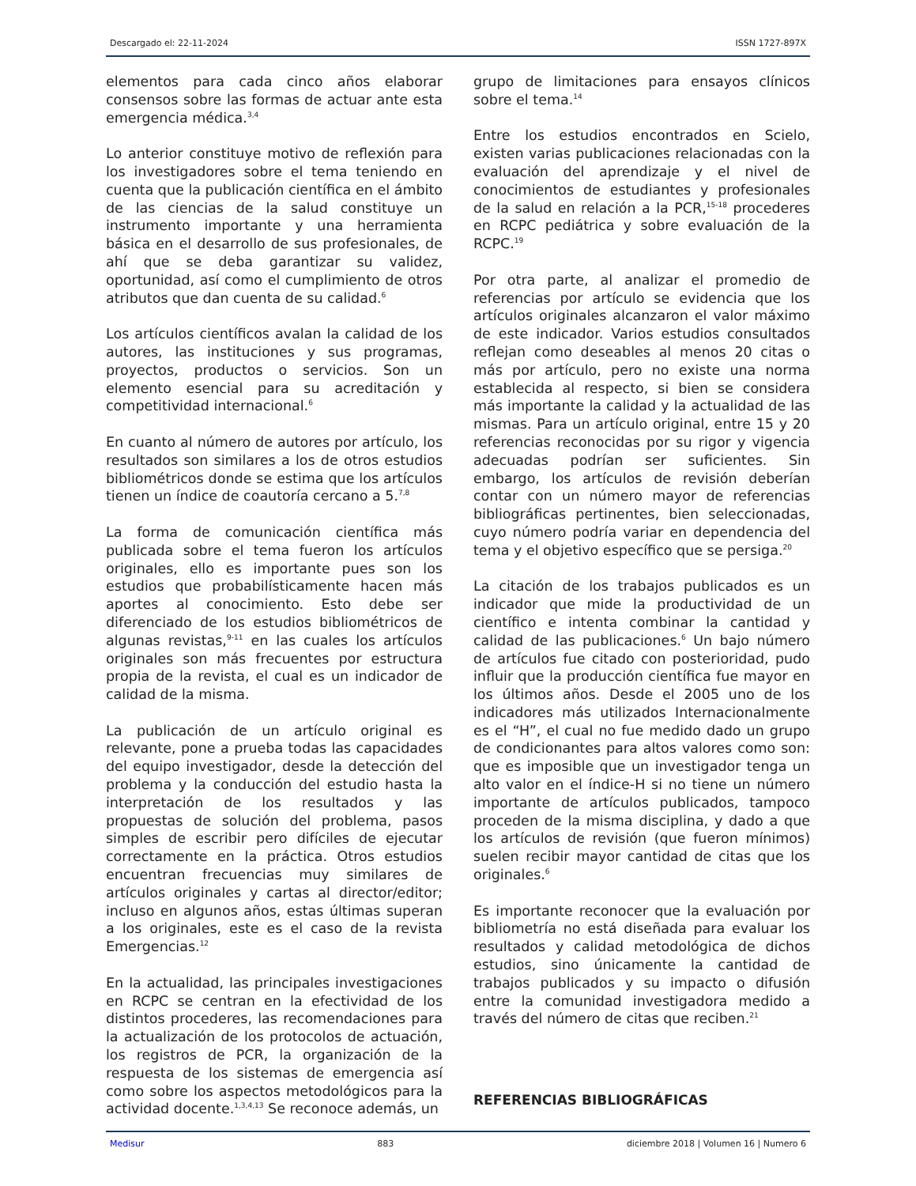Descargado el: 22-11-2024 ISSN 1727-897X
elementos para cada cinco años elaborar consensos sobre las formas de actuar ante esta emergencia médica.<sup>3,4</sup>
Lo anterior constituye motivo de reflexión para los investigadores sobre el tema teniendo en cuenta que la publicación científica en el ámbito de las ciencias de la salud constituye un instrumento importante y una herramienta básica en el desarrollo de sus profesionales, de ahí que se deba garantizar su validez, oportunidad, así como el cumplimiento de otros atributos que dan cuenta de su calidad.<sup>6</sup>
Los artículos científicos avalan la calidad de los autores, las instituciones y sus programas, proyectos, productos o servicios. Son un elemento esencial para su acreditación y competitividad internacional.<sup>6</sup>
En cuanto al número de autores por artículo, los resultados son similares a los de otros estudios bibliométricos donde se estima que los artículos tienen un índice de coautoría cercano a 5.<sup>7,8</sup>
La forma de comunicación científica más publicada sobre el tema fueron los artículos originales, ello es importante pues son los estudios que probabilísticamente hacen más aportes al conocimiento. Esto debe ser diferenciado de los estudios bibliométricos de algunas revistas,<sup>9-11</sup> en las cuales los artículos originales son más frecuentes por estructura propia de la revista, el cual es un indicador de calidad de la misma.
La publicación de un artículo original es relevante, pone a prueba todas las capacidades del equipo investigador, desde la detección del problema y la conducción del estudio hasta la interpretación de los resultados y las propuestas de solución del problema, pasos simples de escribir pero difíciles de ejecutar correctamente en la práctica. Otros estudios encuentran frecuencias muy similares de artículos originales y cartas al director/editor; incluso en algunos años, estas últimas superan a los originales, este es el caso de la revista Emergencias.<sup>12</sup>
En la actualidad, las principales investigaciones en RCPC se centran en la efectividad de los distintos procederes, las recomendaciones para la actualización de los protocolos de actuación, los registros de PCR, la organización de la respuesta de los sistemas de emergencia así como sobre los aspectos metodológicos para la actividad docente.<sup>1,3,4,13</sup> Se reconoce además, un
grupo de limitaciones para ensayos clínicos sobre el tema.<sup>14</sup>
Entre los estudios encontrados en Scielo, existen varias publicaciones relacionadas con la evaluación del aprendizaje y el nivel de conocimientos de estudiantes y profesionales de la salud en relación a la PCR,<sup>15-18</sup> procederes en RCPC pediátrica y sobre evaluación de la RCPC.<sup>19</sup>
Por otra parte, al analizar el promedio de referencias por artículo se evidencia que los artículos originales alcanzaron el valor máximo de este indicador. Varios estudios consultados reflejan como deseables al menos 20 citas o más por artículo, pero no existe una norma establecida al respecto, si bien se considera más importante la calidad y la actualidad de las mismas. Para un artículo original, entre 15 y 20 referencias reconocidas por su rigor y vigencia adecuadas podrían ser suficientes. Sin embargo, los artículos de revisión deberían contar con un número mayor de referencias bibliográficas pertinentes, bien seleccionadas, cuyo número podría variar en dependencia del tema y el objetivo específico que se persiga.<sup>20</sup>
La citación de los trabajos publicados es un indicador que mide la productividad de un científico e intenta combinar la cantidad y calidad de las publicaciones.<sup>6</sup> Un bajo número de artículos fue citado con posterioridad, pudo influir que la producción científica fue mayor en los últimos años. Desde el 2005 uno de los indicadores más utilizados Internacionalmente es el “H”, el cual no fue medido dado un grupo de condicionantes para altos valores como son: que es imposible que un investigador tenga un alto valor en el índice-H si no tiene un número importante de artículos publicados, tampoco proceden de la misma disciplina, y dado a que los artículos de revisión (que fueron mínimos) suelen recibir mayor cantidad de citas que los originales.<sup>6</sup>
Es importante reconocer que la evaluación por bibliometría no está diseñada para evaluar los resultados y calidad metodológica de dichos estudios, sino únicamente la cantidad de trabajos publicados y su impacto o difusión entre la comunidad investigadora medido a través del número de citas que reciben.<sup>21</sup>
REFERENCIAS BIBLIOGRÁFICAS
Medisur 883 diciembre 2018 | Volumen 16 | Numero 6